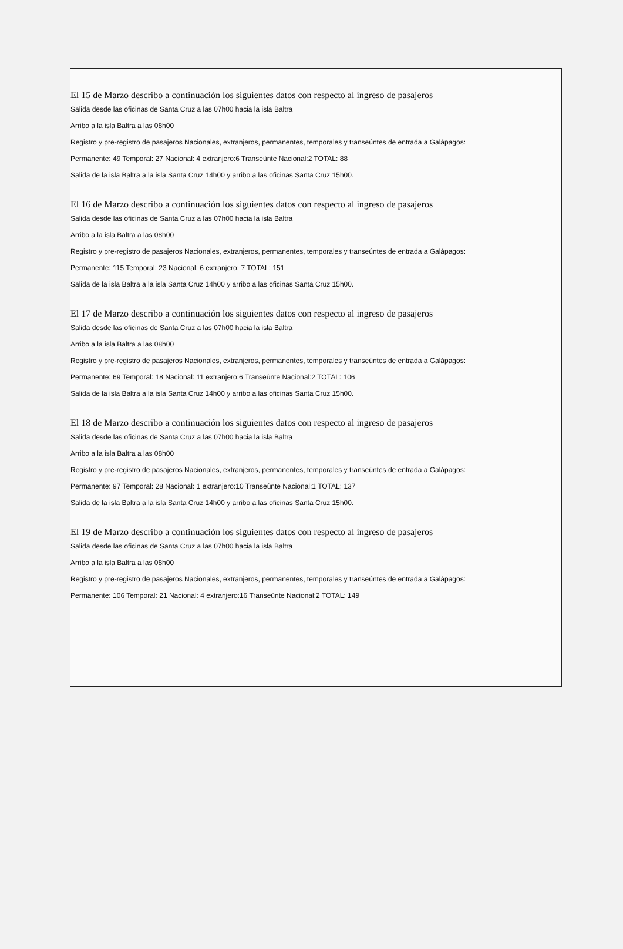El 15 de Marzo describo a continuación los siguientes datos con respecto al ingreso de pasajeros
Salida desde las oficinas de Santa Cruz a las 07h00 hacia la isla Baltra
Arribo a la isla Baltra a las 08h00
Registro y pre-registro de pasajeros Nacionales, extranjeros, permanentes, temporales y transeúntes de entrada a Galápagos:
Permanente: 49 Temporal: 27 Nacional: 4 extranjero:6 Transeùnte Nacional:2 TOTAL: 88
Salida de la isla Baltra a la isla Santa Cruz 14h00 y arribo a las oficinas Santa Cruz 15h00.
El 16 de Marzo describo a continuación los siguientes datos con respecto al ingreso de pasajeros
Salida desde las oficinas de Santa Cruz a las 07h00 hacia la isla Baltra
Arribo a la isla Baltra a las 08h00
Registro y pre-registro de pasajeros Nacionales, extranjeros, permanentes, temporales y transeúntes de entrada a Galápagos:
Permanente: 115 Temporal: 23 Nacional: 6 extranjero: 7 TOTAL: 151
Salida de la isla Baltra a la isla Santa Cruz 14h00 y arribo a las oficinas Santa Cruz 15h00.
El 17 de Marzo describo a continuación los siguientes datos con respecto al ingreso de pasajeros
Salida desde las oficinas de Santa Cruz a las 07h00 hacia la isla Baltra
Arribo a la isla Baltra a las 08h00
Registro y pre-registro de pasajeros Nacionales, extranjeros, permanentes, temporales y transeúntes de entrada a Galápagos:
Permanente: 69 Temporal: 18 Nacional: 11 extranjero:6 Transeùnte Nacional:2 TOTAL: 106
Salida de la isla Baltra a la isla Santa Cruz 14h00 y arribo a las oficinas Santa Cruz 15h00.
El 18 de Marzo describo a continuación los siguientes datos con respecto al ingreso de pasajeros
Salida desde las oficinas de Santa Cruz a las 07h00 hacia la isla Baltra
Arribo a la isla Baltra a las 08h00
Registro y pre-registro de pasajeros Nacionales, extranjeros, permanentes, temporales y transeúntes de entrada a Galápagos:
Permanente: 97 Temporal: 28 Nacional: 1 extranjero:10 Transeùnte Nacional:1 TOTAL: 137
Salida de la isla Baltra a la isla Santa Cruz 14h00 y arribo a las oficinas Santa Cruz 15h00.
El 19 de Marzo describo a continuación los siguientes datos con respecto al ingreso de pasajeros
Salida desde las oficinas de Santa Cruz a las 07h00 hacia la isla Baltra
Arribo a la isla Baltra a las 08h00
Registro y pre-registro de pasajeros Nacionales, extranjeros, permanentes, temporales y transeúntes de entrada a Galápagos:
Permanente: 106 Temporal: 21 Nacional: 4 extranjero:16 Transeùnte Nacional:2 TOTAL: 149